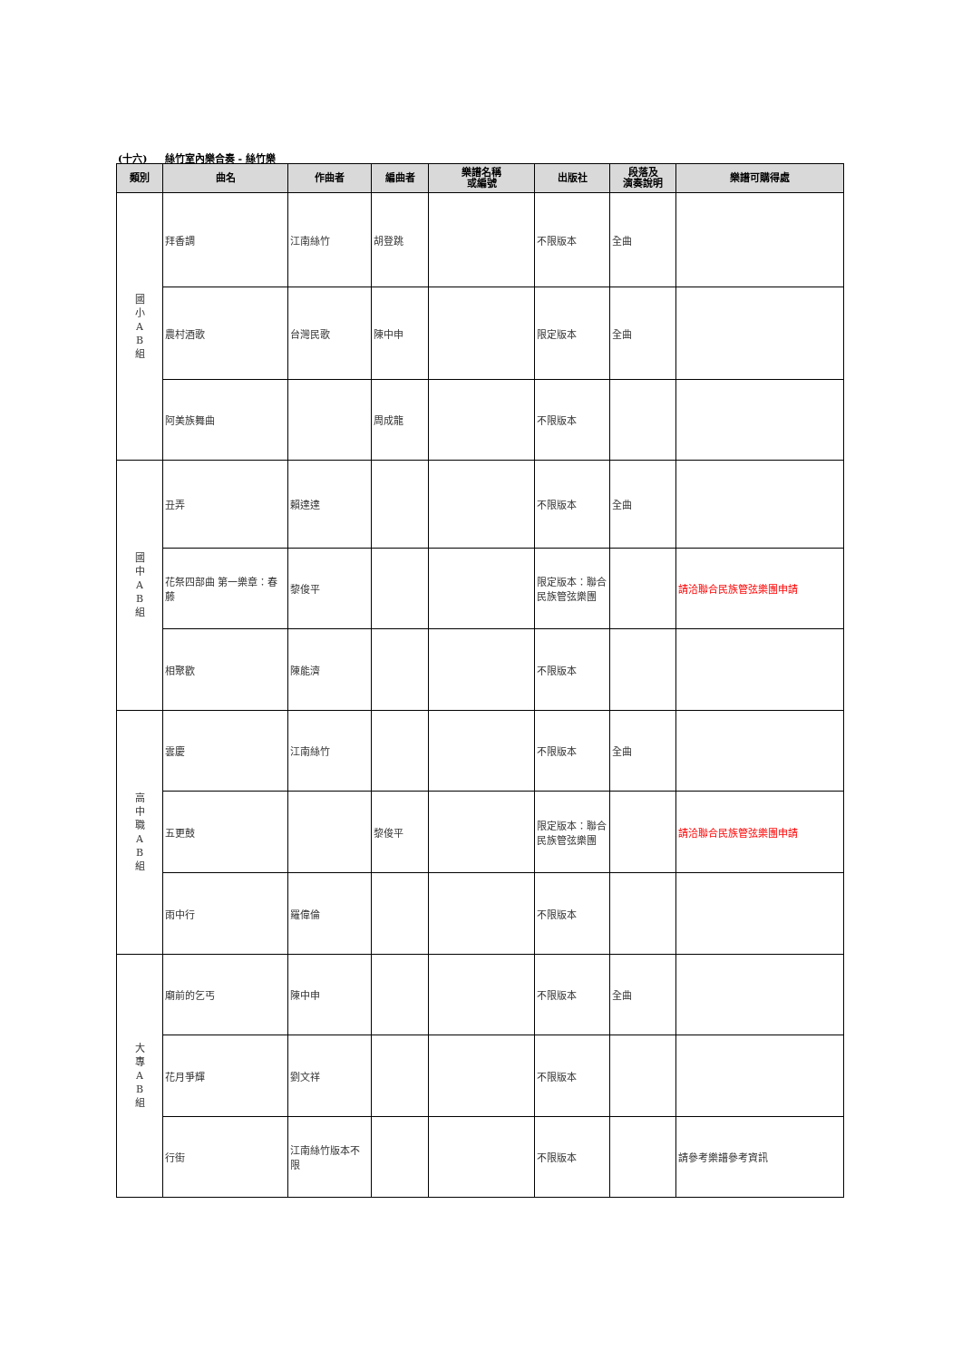(十六) 絲竹室內樂合奏 - 絲竹樂
| 類別 | 曲名 | 作曲者 | 編曲者 | 樂譜名稱 或編號 | 出版社 | 段落及 演奏說明 | 樂譜可購得處 |
| --- | --- | --- | --- | --- | --- | --- | --- |
| 國 小 A B 組 | 拜香調 | 江南絲竹 | 胡登跳 | | 不限版本 | 全曲 | |
| | 農村酒歌 | 台灣民歌 | 陳中申 | | 限定版本 | 全曲 | |
| | 阿美族舞曲 | | 周成龍 | | 不限版本 | | |
| 國 中 A B 組 | 丑弄 | 賴達達 | | | 不限版本 | 全曲 | |
| | 花祭四部曲 第一樂章：春藤 | 黎俊平 | | | 限定版本：聯合民族管弦樂團 | | 請洽聯合民族管弦樂團申請 |
| | 相聚歡 | 陳能濟 | | | 不限版本 | | |
| 高 中 職 A B 組 | 雲慶 | 江南絲竹 | | | 不限版本 | 全曲 | |
| | 五更鼓 | | 黎俊平 | | 限定版本：聯合民族管弦樂團 | | 請洽聯合民族管弦樂團申請 |
| | 雨中行 | 羅偉倫 | | | 不限版本 | | |
| 大 專 A B 組 | 廟前的乞丐 | 陳中申 | | | 不限版本 | 全曲 | |
| | 花月爭輝 | 劉文祥 | | | 不限版本 | | |
| | 行街 | 江南絲竹版本不限 | | | 不限版本 | | 請參考樂譜參考資訊 |